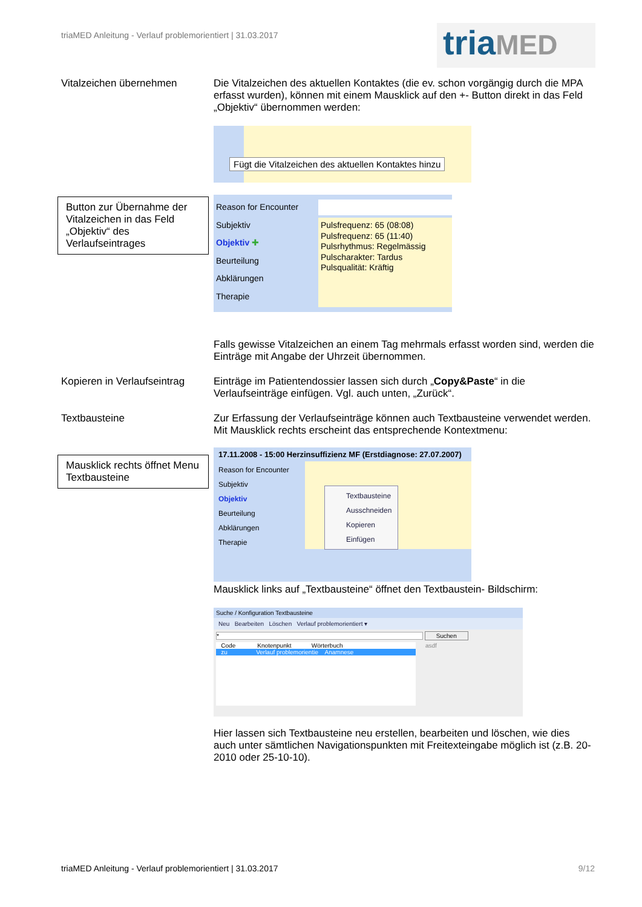triaMED Anleitung - Verlauf problemorientiert | 31.03.2017
triaMED
Vitalzeichen übernehmen
Die Vitalzeichen des aktuellen Kontaktes (die ev. schon vorgängig durch die MPA erfasst wurden), können mit einem Mausklick auf den +- Button direkt in das Feld „Objektiv“ übernommen werden:
Fügt die Vitalzeichen des aktuellen Kontaktes hinzu
Button zur Übernahme der Vitalzeichen in das Feld „Objektiv“ des Verlaufseintrages
Reason for Encounter
Subjektiv
Objektiv ✚
Beurteilung
Abklärungen
Therapie
Pulsfrequenz: 65 (08:08)
Pulsfrequenz: 65 (11:40)
Pulsrhythmus: Regelmässig
Pulscharakter: Tardus
Pulsqualität: Kräftig
Falls gewisse Vitalzeichen an einem Tag mehrmals erfasst worden sind, werden die Einträge mit Angabe der Uhrzeit übernommen.
Kopieren in Verlaufseintrag
Einträge im Patientendossier lassen sich durch „Copy&Paste“ in die Verlaufseinträge einfügen. Vgl. auch unten, „Zurück“.
Textbausteine
Zur Erfassung der Verlaufseinträge können auch Textbausteine verwendet werden. Mit Mausklick rechts erscheint das entsprechende Kontextmenu:
Mausklick rechts öffnet Menu Textbausteine
17.11.2008 - 15:00 Herzinsuffizienz MF (Erstdiagnose: 27.07.2007)
Reason for Encounter
Subjektiv
Objektiv
Beurteilung
Abklärungen
Therapie
Textbausteine
Ausschneiden
Kopieren
Einfügen
Mausklick links auf „Textbausteine“ öffnet den Textbaustein- Bildschirm:
Suche / Konfiguration Textbausteine
Neu Bearbeiten Löschen Verlauf problemorientiert ▾
* Suchen
Code Knotenpunkt Wörterbuch
zu Verlauf problemorientie Anamnese
asdf
Hier lassen sich Textbausteine neu erstellen, bearbeiten und löschen, wie dies auch unter sämtlichen Navigationspunkten mit Freitexteingabe möglich ist (z.B. 20-2010 oder 25-10-10).
triaMED Anleitung - Verlauf problemorientiert | 31.03.2017
9/12